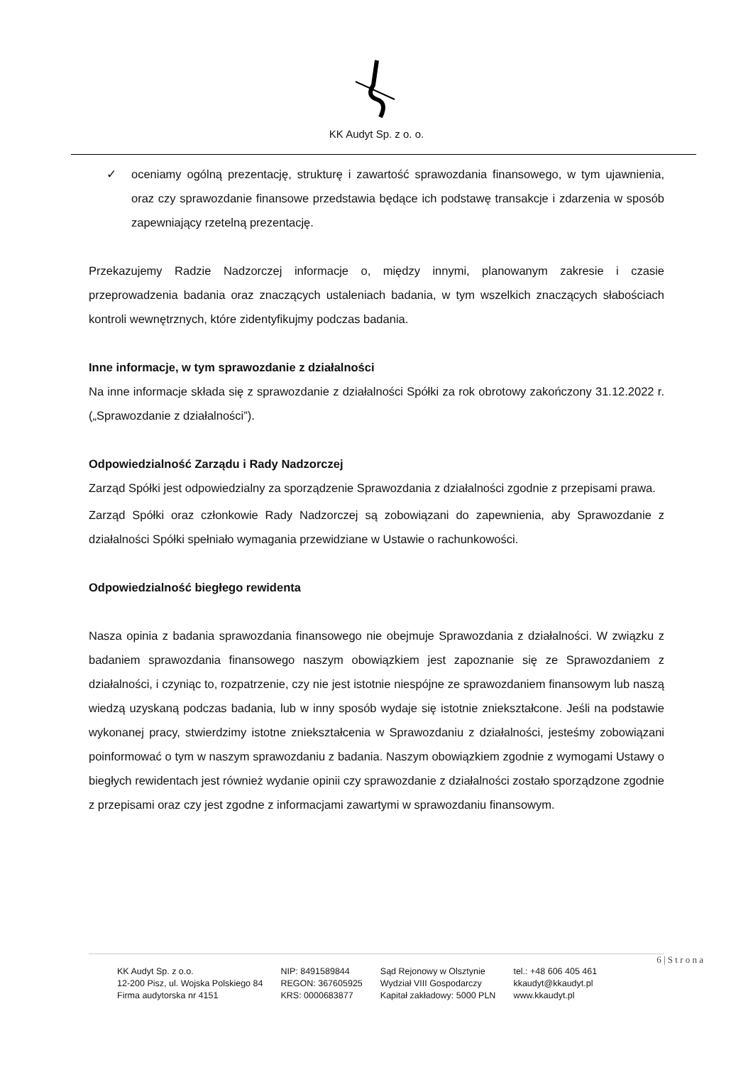KK Audyt Sp. z o. o.
✓ oceniamy ogólną prezentację, strukturę i zawartość sprawozdania finansowego, w tym ujawnienia, oraz czy sprawozdanie finansowe przedstawia będące ich podstawę transakcje i zdarzenia w sposób zapewniający rzetelną prezentację.
Przekazujemy Radzie Nadzorczej informacje o, między innymi, planowanym zakresie i czasie przeprowadzenia badania oraz znaczących ustaleniach badania, w tym wszelkich znaczących słabościach kontroli wewnętrznych, które zidentyfikujmy podczas badania.
Inne informacje, w tym sprawozdanie z działalności
Na inne informacje składa się z sprawozdanie z działalności Spółki za rok obrotowy zakończony 31.12.2022 r. („Sprawozdanie z działalności”).
Odpowiedzialność Zarządu i Rady Nadzorczej
Zarząd Spółki jest odpowiedzialny za sporządzenie Sprawozdania z działalności zgodnie z przepisami prawa.
Zarząd Spółki oraz członkowie Rady Nadzorczej są zobowiązani do zapewnienia, aby Sprawozdanie z działalności Spółki spełniało wymagania przewidziane w Ustawie o rachunkowości.
Odpowiedzialność biegłego rewidenta
Nasza opinia z badania sprawozdania finansowego nie obejmuje Sprawozdania z działalności. W związku z badaniem sprawozdania finansowego naszym obowiązkiem jest zapoznanie się ze Sprawozdaniem z działalności, i czyniąc to, rozpatrzenie, czy nie jest istotnie niespójne ze sprawozdaniem finansowym lub naszą wiedzą uzyskaną podczas badania, lub w inny sposób wydaje się istotnie zniekształcone. Jeśli na podstawie wykonanej pracy, stwierdzimy istotne zniekształcenia w Sprawozdaniu z działalności, jesteśmy zobowiązani poinformować o tym w naszym sprawozdaniu z badania. Naszym obowiązkiem zgodnie z wymogami Ustawy o biegłych rewidentach jest również wydanie opinii czy sprawozdanie z działalności zostało sporządzone zgodnie z przepisami oraz czy jest zgodne z informacjami zawartymi w sprawozdaniu finansowym.
6 | S t r o n a
KK Audyt Sp. z o.o.
12-200 Pisz, ul. Wojska Polskiego 84
Firma audytorska nr 4151
NIP: 8491589844
REGON: 367605925
KRS: 0000683877
Sąd Rejonowy w Olsztynie
Wydział VIII Gospodarczy
Kapitał zakładowy: 5000 PLN
tel.: +48 606 405 461
kkaudyt@kkaudyt.pl
www.kkaudyt.pl